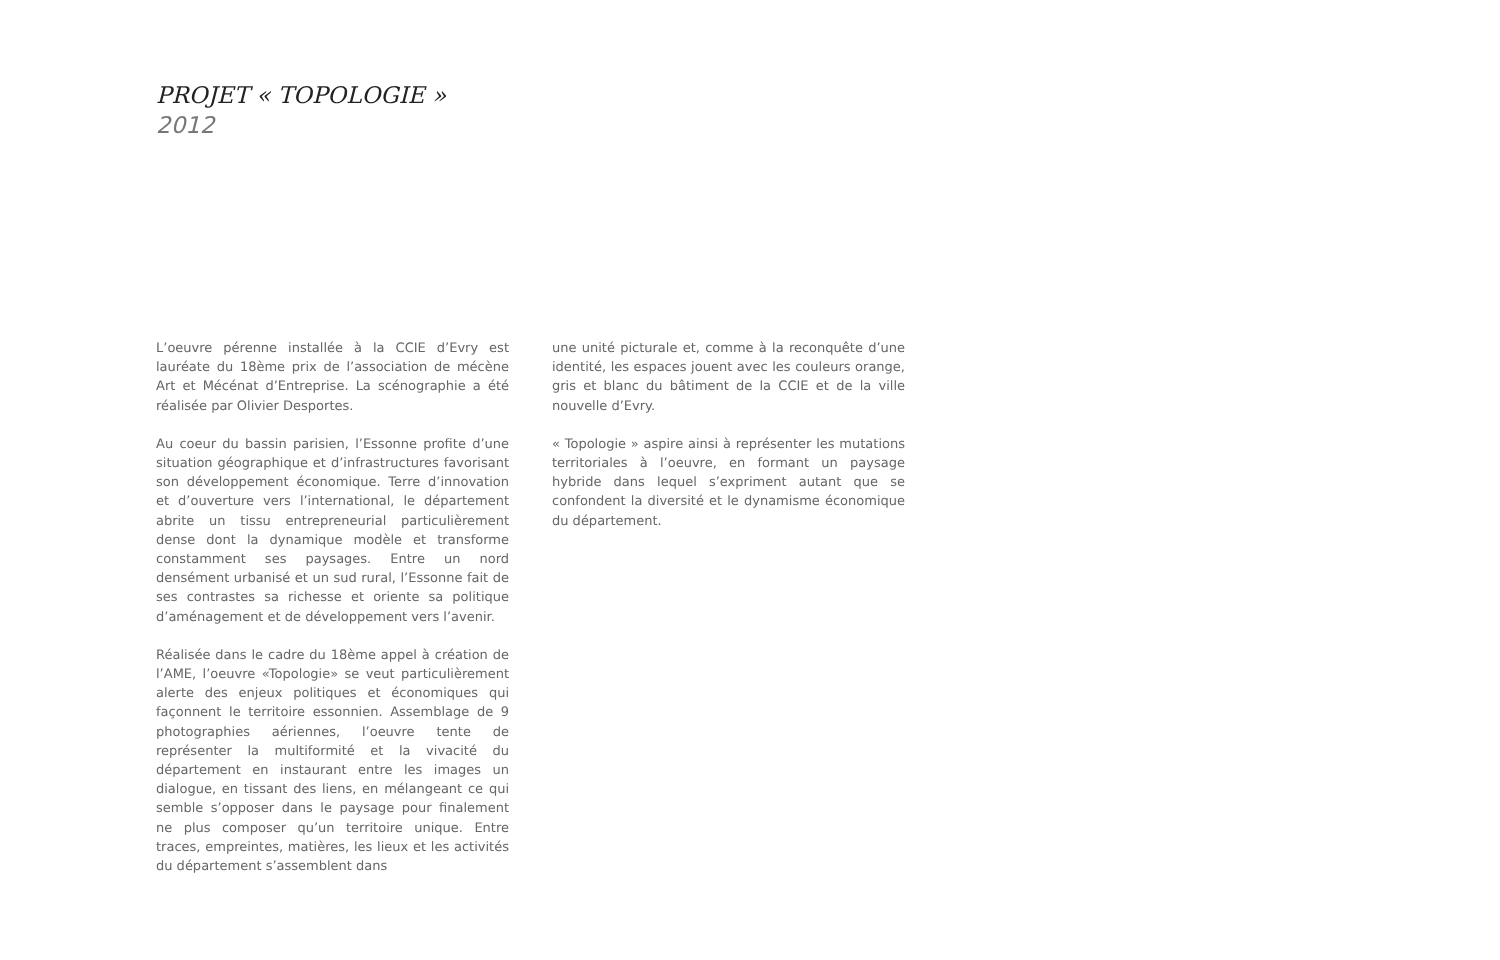PROJET « TOPOLOGIE »
2012
L’oeuvre pérenne installée à la CCIE d’Evry est lauréate du 18ème prix de l’association de mécène Art et Mécénat d’Entreprise. La scénographie a été réalisée par Olivier Desportes.
Au coeur du bassin parisien, l’Essonne profite d’une situation géographique et d’infrastructures favorisant son développement économique. Terre d’innovation et d’ouverture vers l’international, le département abrite un tissu entrepreneurial particulièrement dense dont la dynamique modèle et transforme constamment ses paysages. Entre un nord densément urbanisé et un sud rural, l’Essonne fait de ses contrastes sa richesse et oriente sa politique d’aménagement et de développement vers l’avenir.
Réalisée dans le cadre du 18ème appel à création de l’AME, l’oeuvre «Topologie» se veut particulièrement alerte des enjeux politiques et économiques qui façonnent le territoire essonnien. Assemblage de 9 photographies aériennes, l’oeuvre tente de représenter la multiformité et la vivacité du département en instaurant entre les images un dialogue, en tissant des liens, en mélangeant ce qui semble s’opposer dans le paysage pour finalement ne plus composer qu’un territoire unique. Entre traces, empreintes, matières, les lieux et les activités du département s’assemblent dans
une unité picturale et, comme à la reconquête d’une identité, les espaces jouent avec les couleurs orange, gris et blanc du bâtiment de la CCIE et de la ville nouvelle d’Evry.
« Topologie » aspire ainsi à représenter les mutations territoriales à l’oeuvre, en formant un paysage hybride dans lequel s’expriment autant que se confondent la diversité et le dynamisme économique du département.